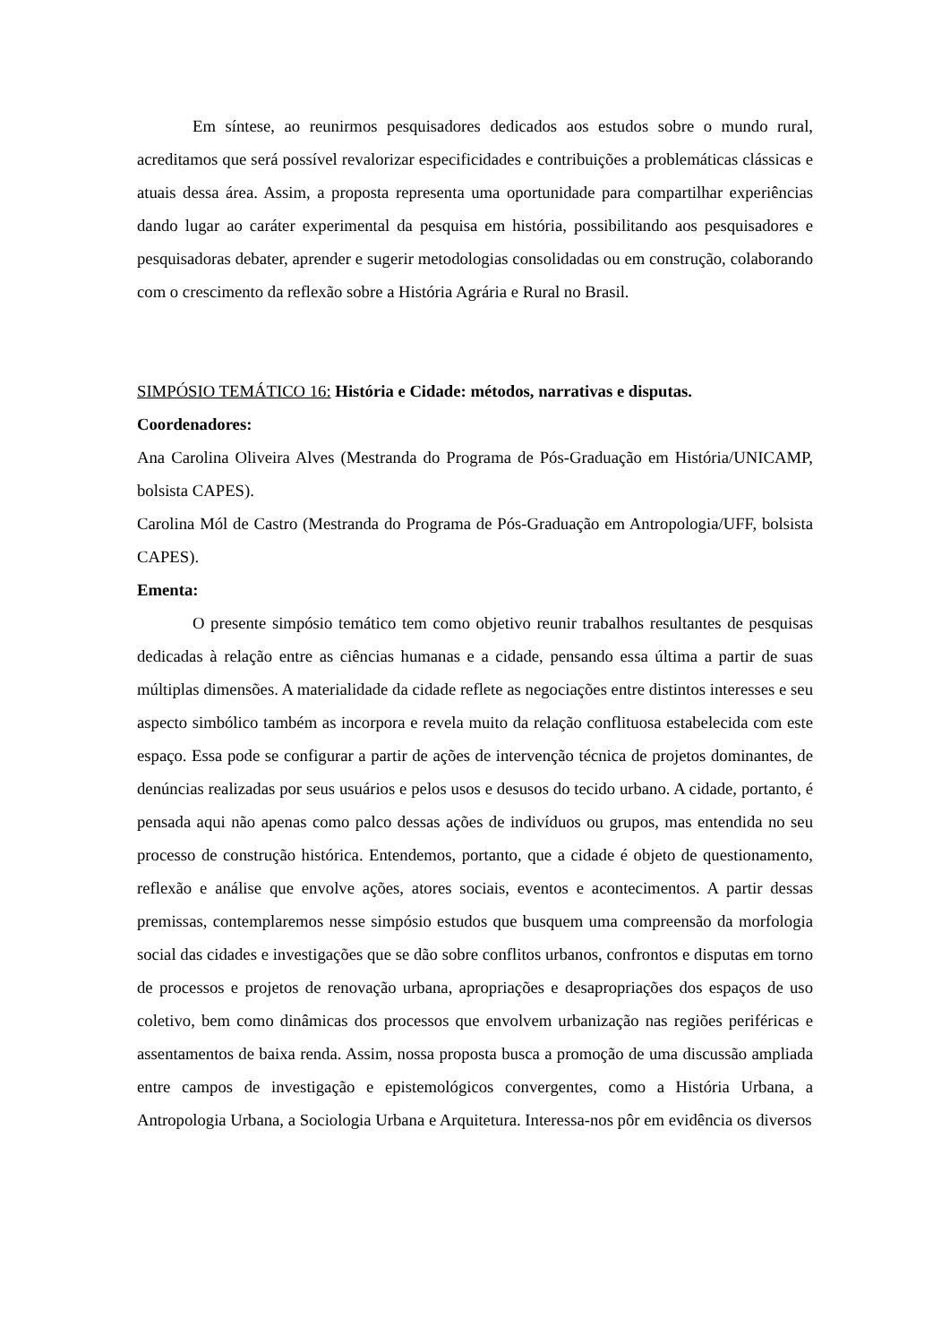Em síntese, ao reunirmos pesquisadores dedicados aos estudos sobre o mundo rural, acreditamos que será possível revalorizar especificidades e contribuições a problemáticas clássicas e atuais dessa área. Assim, a proposta representa uma oportunidade para compartilhar experiências dando lugar ao caráter experimental da pesquisa em história, possibilitando aos pesquisadores e pesquisadoras debater, aprender e sugerir metodologias consolidadas ou em construção, colaborando com o crescimento da reflexão sobre a História Agrária e Rural no Brasil.
SIMPÓSIO TEMÁTICO 16: História e Cidade: métodos, narrativas e disputas.
Coordenadores:
Ana Carolina Oliveira Alves (Mestranda do Programa de Pós-Graduação em História/UNICAMP, bolsista CAPES).
Carolina Mól de Castro (Mestranda do Programa de Pós-Graduação em Antropologia/UFF, bolsista CAPES).
Ementa:
O presente simpósio temático tem como objetivo reunir trabalhos resultantes de pesquisas dedicadas à relação entre as ciências humanas e a cidade, pensando essa última a partir de suas múltiplas dimensões. A materialidade da cidade reflete as negociações entre distintos interesses e seu aspecto simbólico também as incorpora e revela muito da relação conflituosa estabelecida com este espaço. Essa pode se configurar a partir de ações de intervenção técnica de projetos dominantes, de denúncias realizadas por seus usuários e pelos usos e desusos do tecido urbano. A cidade, portanto, é pensada aqui não apenas como palco dessas ações de indivíduos ou grupos, mas entendida no seu processo de construção histórica. Entendemos, portanto, que a cidade é objeto de questionamento, reflexão e análise que envolve ações, atores sociais, eventos e acontecimentos. A partir dessas premissas, contemplaremos nesse simpósio estudos que busquem uma compreensão da morfologia social das cidades e investigações que se dão sobre conflitos urbanos, confrontos e disputas em torno de processos e projetos de renovação urbana, apropriações e desapropriações dos espaços de uso coletivo, bem como dinâmicas dos processos que envolvem urbanização nas regiões periféricas e assentamentos de baixa renda. Assim, nossa proposta busca a promoção de uma discussão ampliada entre campos de investigação e epistemológicos convergentes, como a História Urbana, a Antropologia Urbana, a Sociologia Urbana e Arquitetura. Interessa-nos pôr em evidência os diversos